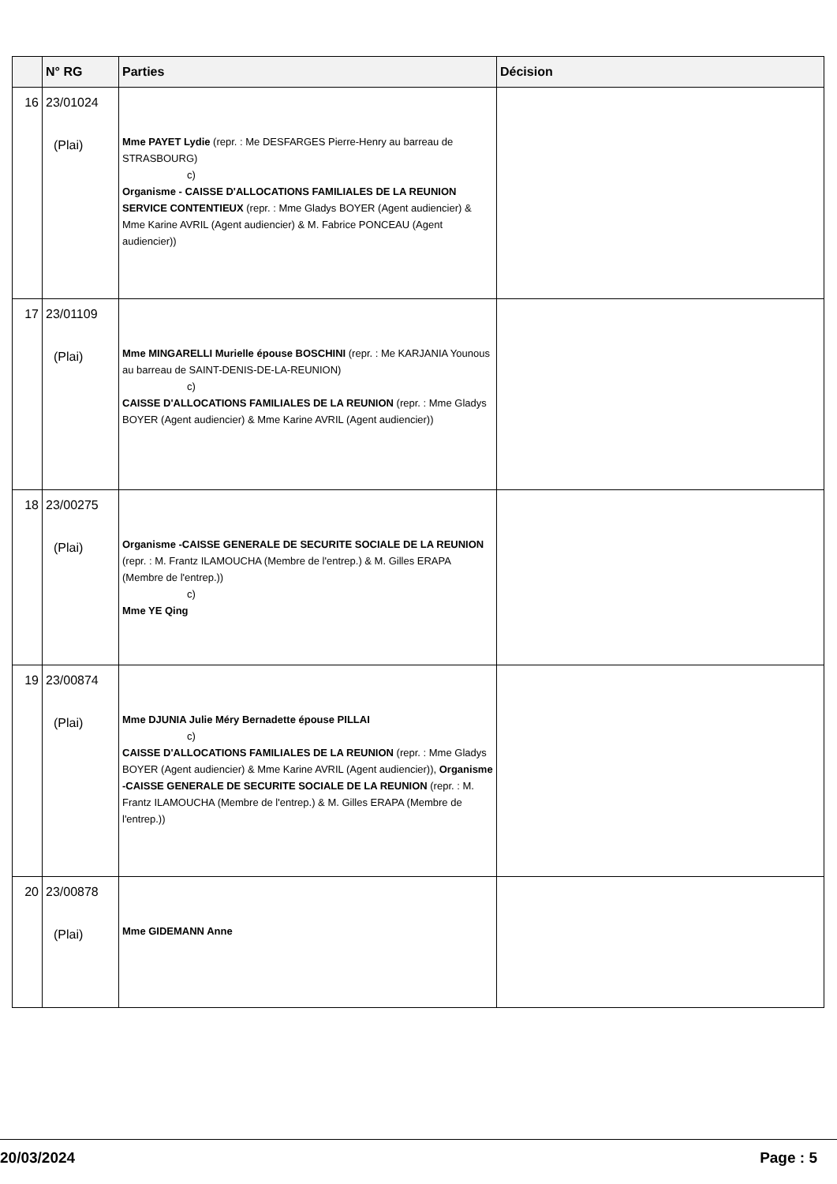| | N° RG | Parties | Décision |
| --- | --- | --- | --- |
| 16 | 23/01024 (Plai) | Mme PAYET Lydie (repr. : Me DESFARGES Pierre-Henry au barreau de STRASBOURG) c) Organisme - CAISSE D'ALLOCATIONS FAMILIALES DE LA REUNION SERVICE CONTENTIEUX (repr. : Mme Gladys BOYER (Agent audiencier) & Mme Karine AVRIL (Agent audiencier) & M. Fabrice PONCEAU (Agent audiencier)) | |
| 17 | 23/01109 (Plai) | Mme MINGARELLI Murielle épouse BOSCHINI (repr. : Me KARJANIA Younous au barreau de SAINT-DENIS-DE-LA-REUNION) c) CAISSE D'ALLOCATIONS FAMILIALES DE LA REUNION (repr. : Mme Gladys BOYER (Agent audiencier) & Mme Karine AVRIL (Agent audiencier)) | |
| 18 | 23/00275 (Plai) | Organisme -CAISSE GENERALE DE SECURITE SOCIALE DE LA REUNION (repr. : M. Frantz ILAMOUCHA (Membre de l'entrep.) & M. Gilles ERAPA (Membre de l'entrep.)) c) Mme YE Qing | |
| 19 | 23/00874 (Plai) | Mme DJUNIA Julie Méry Bernadette épouse PILLAI c) CAISSE D'ALLOCATIONS FAMILIALES DE LA REUNION (repr. : Mme Gladys BOYER (Agent audiencier) & Mme Karine AVRIL (Agent audiencier)), Organisme -CAISSE GENERALE DE SECURITE SOCIALE DE LA REUNION (repr. : M. Frantz ILAMOUCHA (Membre de l'entrep.) & M. Gilles ERAPA (Membre de l'entrep.)) | |
| 20 | 23/00878 (Plai) | Mme GIDEMANN Anne | |
20/03/2024 Page : 5